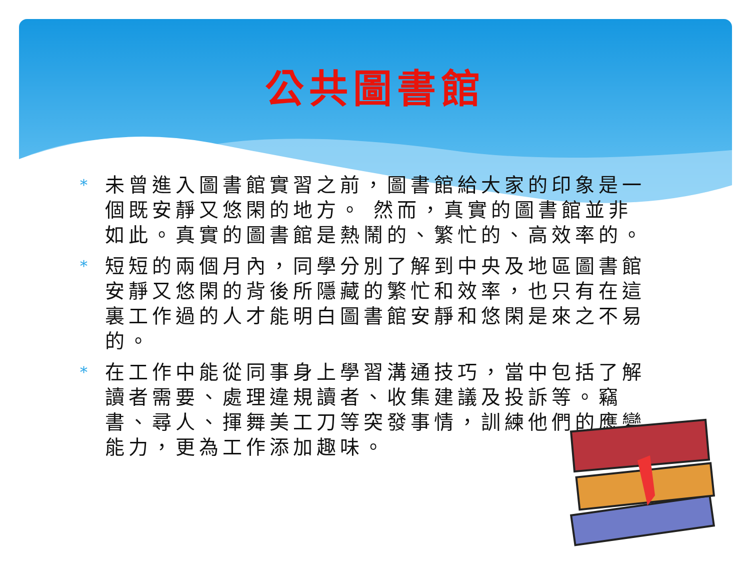公共圖書館
* 未曾進入圖書館實習之前，圖書館給大家的印象是一個既安靜又悠閑的地方。 然而，真實的圖書館並非如此。真實的圖書館是熱鬧的、繁忙的、高效率的。
* 短短的兩個月內，同學分別了解到中央及地區圖書館安靜又悠閑的背後所隱藏的繁忙和效率，也只有在這裏工作過的人才能明白圖書館安靜和悠閑是來之不易的。
* 在工作中能從同事身上學習溝通技巧，當中包括了解讀者需要、處理違規讀者、收集建議及投訴等。竊書、尋人、揮舞美工刀等突發事情，訓練他們的應變能力，更為工作添加趣味。